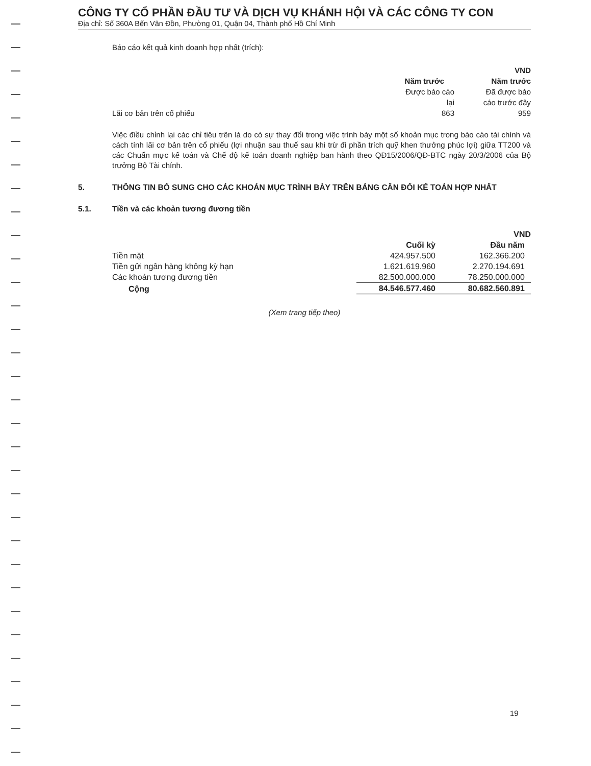CÔNG TY CỔ PHẦN ĐẦU TƯ VÀ DỊCH VỤ KHÁNH HỘI VÀ CÁC CÔNG TY CON
Địa chỉ: Số 360A Bến Vân Đồn, Phường 01, Quận 04, Thành phố Hồ Chí Minh
Báo cáo kết quả kinh doanh hợp nhất (trích):
| | | VND |
| | Năm trước | Năm trước |
| | Được báo cáo lại | Đã được báo cáo trước đây |
| Lãi cơ bản trên cổ phiếu | 863 | 959 |
Việc điều chỉnh lại các chỉ tiêu trên là do có sự thay đổi trong việc trình bày một số khoản mục trong báo cáo tài chính và cách tính lãi cơ bản trên cổ phiếu (lợi nhuận sau thuế sau khi trừ đi phần trích quỹ khen thưởng phúc lợi) giữa TT200 và các Chuẩn mực kế toán và Chế độ kế toán doanh nghiệp ban hành theo QĐ15/2006/QĐ-BTC ngày 20/3/2006 của Bộ trưởng Bộ Tài chính.
5. THÔNG TIN BỔ SUNG CHO CÁC KHOẢN MỤC TRÌNH BÀY TRÊN BẢNG CÂN ĐỐI KẾ TOÁN HỢP NHẤT
5.1. Tiền và các khoản tương đương tiền
| | | VND |
| | Cuối kỳ | Đầu năm |
| Tiền mặt | 424.957.500 | 162.366.200 |
| Tiền gửi ngân hàng không kỳ hạn | 1.621.619.960 | 2.270.194.691 |
| Các khoản tương đương tiền | 82.500.000.000 | 78.250.000.000 |
| Cộng | 84.546.577.460 | 80.682.560.891 |
(Xem trang tiếp theo)
19